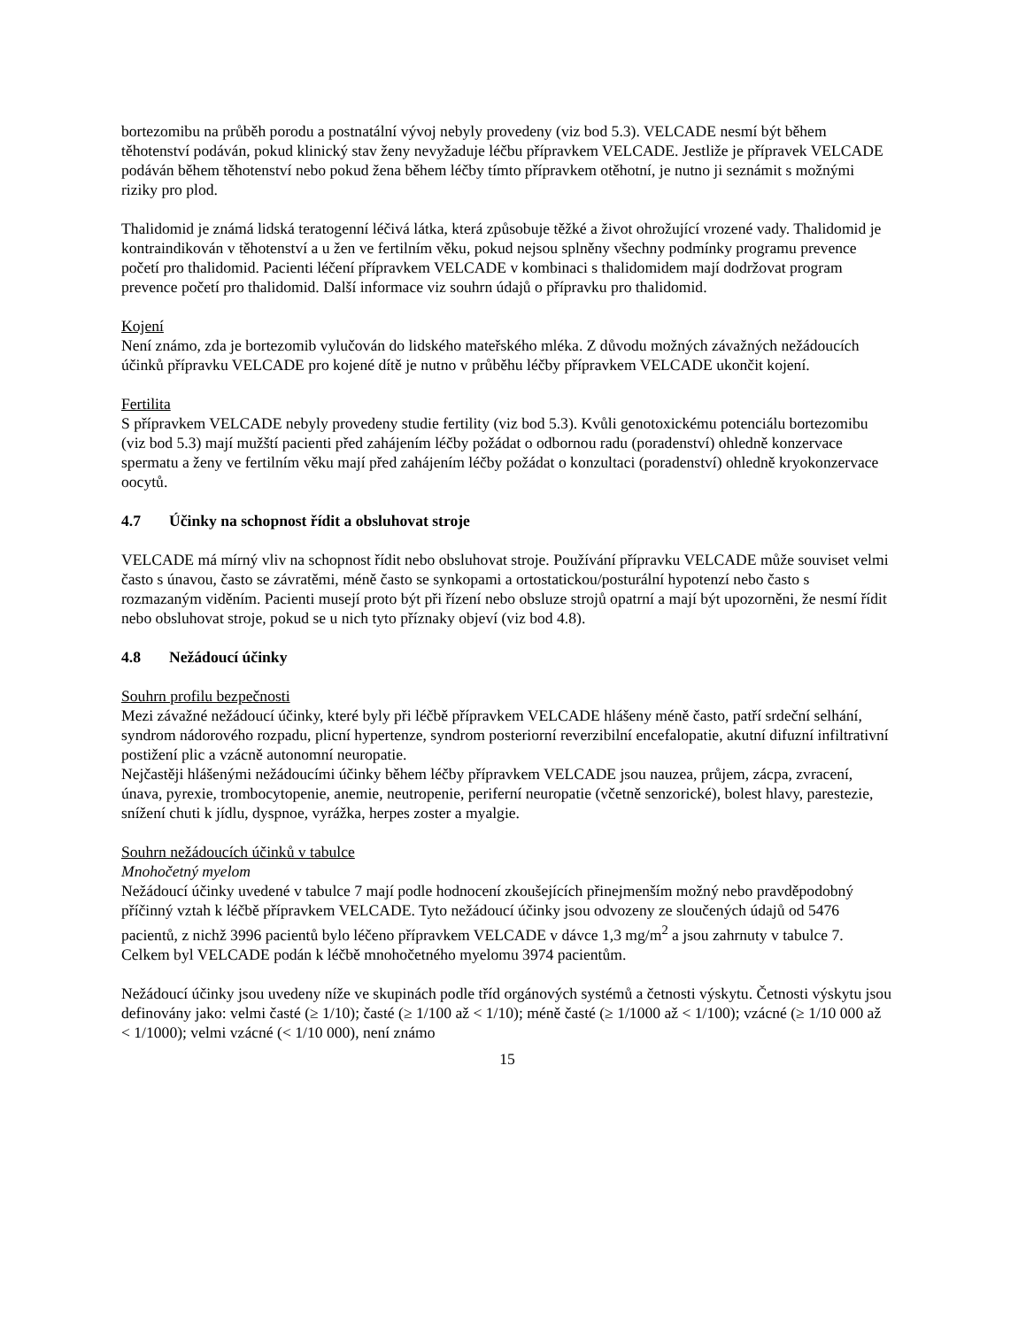bortezomibu na průběh porodu a postnatální vývoj nebyly provedeny (viz bod 5.3). VELCADE nesmí být během těhotenství podáván, pokud klinický stav ženy nevyžaduje léčbu přípravkem VELCADE. Jestliže je přípravek VELCADE podáván během těhotenství nebo pokud žena během léčby tímto přípravkem otěhotní, je nutno ji seznámit s možnými riziky pro plod.
Thalidomid je známá lidská teratogenní léčivá látka, která způsobuje těžké a život ohrožující vrozené vady. Thalidomid je kontraindikován v těhotenství a u žen ve fertilním věku, pokud nejsou splněny všechny podmínky programu prevence početí pro thalidomid. Pacienti léčení přípravkem VELCADE v kombinaci s thalidomidem mají dodržovat program prevence početí pro thalidomid. Další informace viz souhrn údajů o přípravku pro thalidomid.
Kojení
Není známo, zda je bortezomib vylučován do lidského mateřského mléka. Z důvodu možných závažných nežádoucích účinků přípravku VELCADE pro kojené dítě je nutno v průběhu léčby přípravkem VELCADE ukončit kojení.
Fertilita
S přípravkem VELCADE nebyly provedeny studie fertility (viz bod 5.3). Kvůli genotoxickému potenciálu bortezomibu (viz bod 5.3) mají mužští pacienti před zahájením léčby požádat o odbornou radu (poradenství) ohledně konzervace spermatu a ženy ve fertilním věku mají před zahájením léčby požádat o konzultaci (poradenství) ohledně kryokonzervace oocytů.
4.7 Účinky na schopnost řídit a obsluhovat stroje
VELCADE má mírný vliv na schopnost řídit nebo obsluhovat stroje. Používání přípravku VELCADE může souviset velmi často s únavou, často se závratěmi, méně často se synkopami a ortostatickou/posturální hypotenzí nebo často s rozmazaným viděním. Pacienti musejí proto být při řízení nebo obsluze strojů opatrní a mají být upozorněni, že nesmí řídit nebo obsluhovat stroje, pokud se u nich tyto příznaky objeví (viz bod 4.8).
4.8 Nežádoucí účinky
Souhrn profilu bezpečnosti
Mezi závažné nežádoucí účinky, které byly při léčbě přípravkem VELCADE hlášeny méně často, patří srdeční selhání, syndrom nádorového rozpadu, plicní hypertenze, syndrom posteriorní reverzibilní encefalopatie, akutní difuzní infiltrativní postižení plic a vzácně autonomní neuropatie.
Nejčastěji hlášenými nežádoucími účinky během léčby přípravkem VELCADE jsou nauzea, průjem, zácpa, zvracení, únava, pyrexie, trombocytopenie, anemie, neutropenie, periferní neuropatie (včetně senzorické), bolest hlavy, parestezie, snížení chuti k jídlu, dyspnoe, vyrážka, herpes zoster a myalgie.
Souhrn nežádoucích účinků v tabulce
Mnohočetný myelom
Nežádoucí účinky uvedené v tabulce 7 mají podle hodnocení zkoušejících přinejmenším možný nebo pravděpodobný příčinný vztah k léčbě přípravkem VELCADE. Tyto nežádoucí účinky jsou odvozeny ze sloučených údajů od 5476 pacientů, z nichž 3996 pacientů bylo léčeno přípravkem VELCADE v dávce 1,3 mg/m<sup>2</sup> a jsou zahrnuty v tabulce 7.
Celkem byl VELCADE podán k léčbě mnohočetného myelomu 3974 pacientům.
Nežádoucí účinky jsou uvedeny níže ve skupinách podle tříd orgánových systémů a četnosti výskytu. Četnosti výskytu jsou definovány jako: velmi časté (≥ 1/10); časté (≥ 1/100 až < 1/10); méně časté (≥ 1/1000 až < 1/100); vzácné (≥ 1/10 000 až < 1/1000); velmi vzácné (< 1/10 000), není známo
15